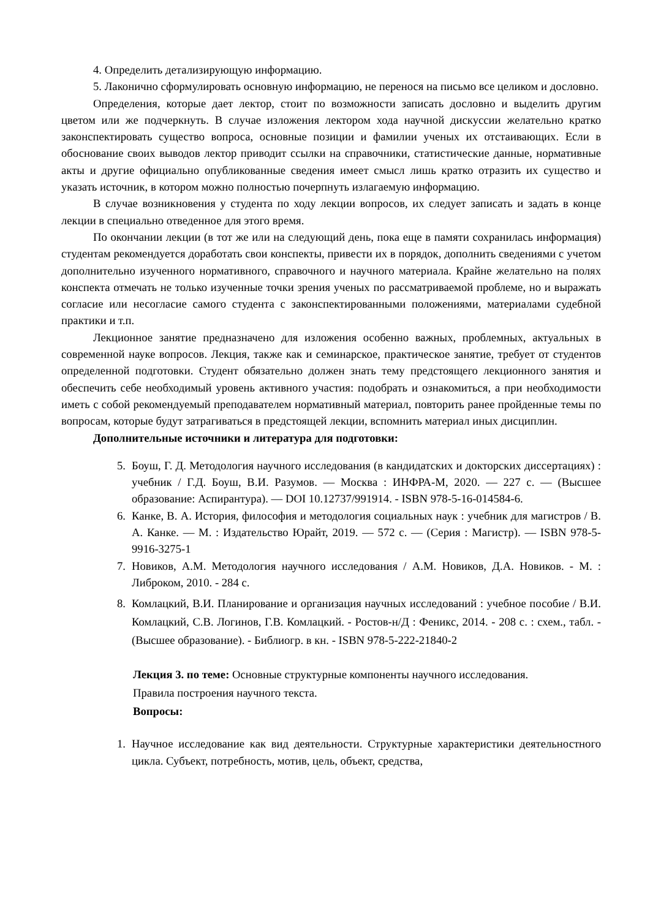4. Определить детализирующую информацию.
5. Лаконично сформулировать основную информацию, не перенося на письмо все целиком и дословно.
Определения, которые дает лектор, стоит по возможности записать дословно и выделить другим цветом или же подчеркнуть. В случае изложения лектором хода научной дискуссии желательно кратко законспектировать существо вопроса, основные позиции и фамилии ученых их отстаивающих. Если в обоснование своих выводов лектор приводит ссылки на справочники, статистические данные, нормативные акты и другие официально опубликованные сведения имеет смысл лишь кратко отразить их существо и указать источник, в котором можно полностью почерпнуть излагаемую информацию.
В случае возникновения у студента по ходу лекции вопросов, их следует записать и задать в конце лекции в специально отведенное для этого время.
По окончании лекции (в тот же или на следующий день, пока еще в памяти сохранилась информация) студентам рекомендуется доработать свои конспекты, привести их в порядок, дополнить сведениями с учетом дополнительно изученного нормативного, справочного и научного материала. Крайне желательно на полях конспекта отмечать не только изученные точки зрения ученых по рассматриваемой проблеме, но и выражать согласие или несогласие самого студента с законспектированными положениями, материалами судебной практики и т.п.
Лекционное занятие предназначено для изложения особенно важных, проблемных, актуальных в современной науке вопросов. Лекция, также как и семинарское, практическое занятие, требует от студентов определенной подготовки. Студент обязательно должен знать тему предстоящего лекционного занятия и обеспечить себе необходимый уровень активного участия: подобрать и ознакомиться, а при необходимости иметь с собой рекомендуемый преподавателем нормативный материал, повторить ранее пройденные темы по вопросам, которые будут затрагиваться в предстоящей лекции, вспомнить материал иных дисциплин.
Дополнительные источники и литература для подготовки:
5. Боуш, Г. Д. Методология научного исследования (в кандидатских и докторских диссертациях) : учебник / Г.Д. Боуш, В.И. Разумов. — Москва : ИНФРА-М, 2020. — 227 с. — (Высшее образование: Аспирантура). — DOI 10.12737/991914. - ISBN 978-5-16-014584-6.
6. Канке, В. А. История, философия и методология социальных наук : учебник для магистров / В. А. Канке. — М. : Издательство Юрайт, 2019. — 572 с. — (Серия : Магистр). — ISBN 978-5-9916-3275-1
7. Новиков, А.М. Методология научного исследования / А.М. Новиков, Д.А. Новиков. - М. : Либроком, 2010. - 284 с.
8. Комлацкий, В.И. Планирование и организация научных исследований : учебное пособие / В.И. Комлацкий, С.В. Логинов, Г.В. Комлацкий. - Ростов-н/Д : Феникс, 2014. - 208 с. : схем., табл. - (Высшее образование). - Библиогр. в кн. - ISBN 978-5-222-21840-2
Лекция 3. по теме: Основные структурные компоненты научного исследования.
Правила построения научного текста.
Вопросы:
1. Научное исследование как вид деятельности. Структурные характеристики деятельностного цикла. Субъект, потребность, мотив, цель, объект, средства,